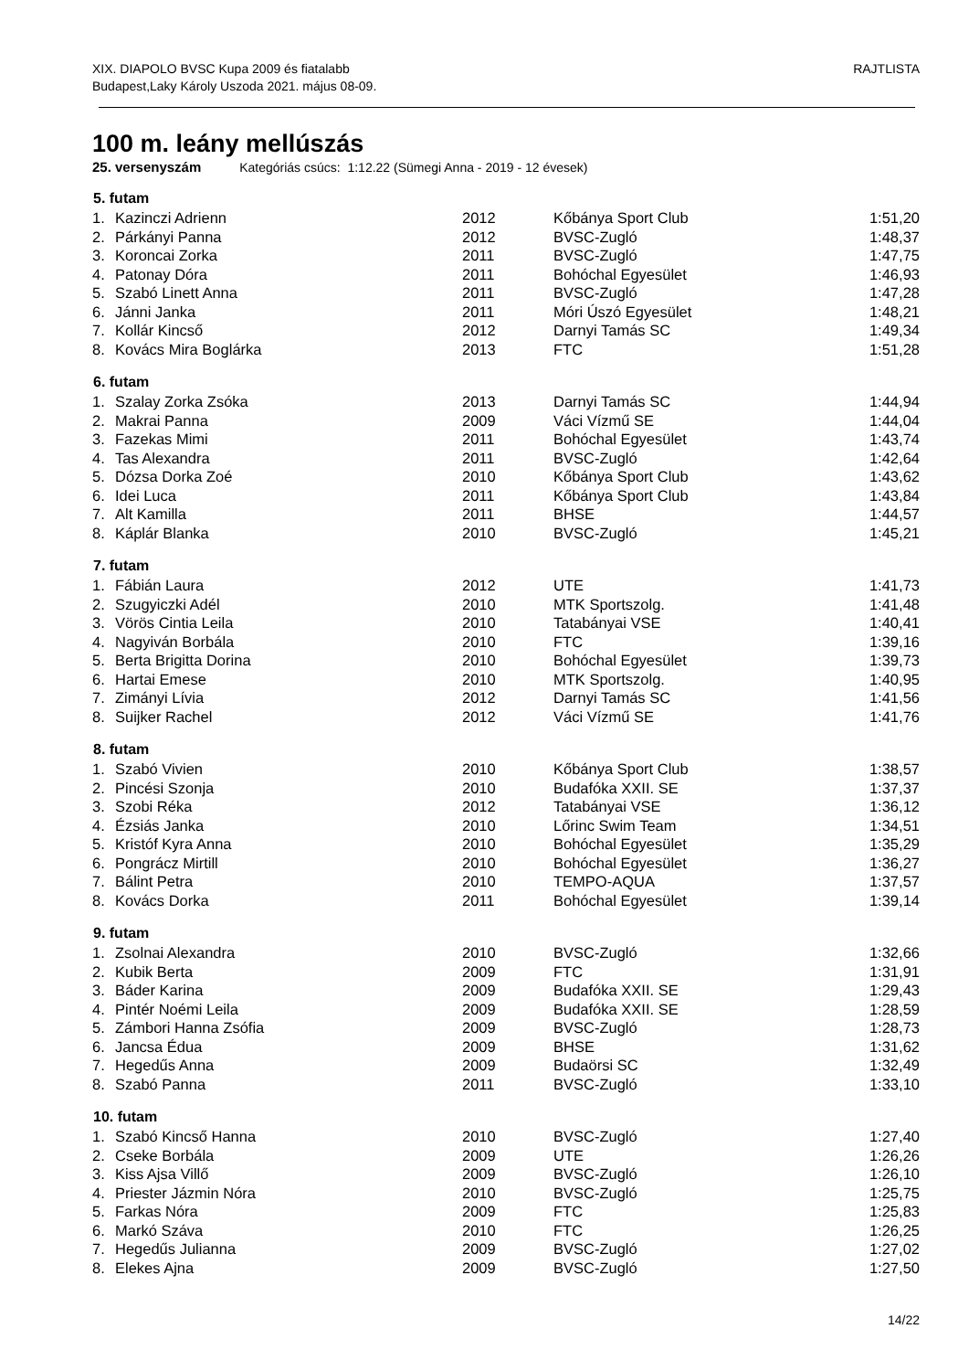RAJTLISTA XIX. DIAPOLO BVSC Kupa 2009 és fiatalabb
Budapest,Laky Károly Uszoda 2021. május 08-09.
100 m. leány mellúszás
25. versenyszám Kategóriás csúcs: 1:12.22 (Sümegi Anna - 2019 - 12 évesek)
| 5. futam | | | | |
| --- | --- | --- | --- | --- |
| 1. | Kazinczi Adrienn | 2012 | Kőbánya Sport Club | 1:51,20 |
| 2. | Párkányi Panna | 2012 | BVSC-Zugló | 1:48,37 |
| 3. | Koroncai Zorka | 2011 | BVSC-Zugló | 1:47,75 |
| 4. | Patonay Dóra | 2011 | Bohóchal Egyesület | 1:46,93 |
| 5. | Szabó Linett Anna | 2011 | BVSC-Zugló | 1:47,28 |
| 6. | Jánni Janka | 2011 | Móri Úszó Egyesület | 1:48,21 |
| 7. | Kollár Kincső | 2012 | Darnyi Tamás SC | 1:49,34 |
| 8. | Kovács Mira Boglárka | 2013 | FTC | 1:51,28 |
| 6. futam | | | | |
| 1. | Szalay Zorka Zsóka | 2013 | Darnyi Tamás SC | 1:44,94 |
| 2. | Makrai Panna | 2009 | Váci Vízmű SE | 1:44,04 |
| 3. | Fazekas Mimi | 2011 | Bohóchal Egyesület | 1:43,74 |
| 4. | Tas Alexandra | 2011 | BVSC-Zugló | 1:42,64 |
| 5. | Dózsa Dorka Zoé | 2010 | Kőbánya Sport Club | 1:43,62 |
| 6. | Idei Luca | 2011 | Kőbánya Sport Club | 1:43,84 |
| 7. | Alt Kamilla | 2011 | BHSE | 1:44,57 |
| 8. | Káplár Blanka | 2010 | BVSC-Zugló | 1:45,21 |
| 7. futam | | | | |
| 1. | Fábián Laura | 2012 | UTE | 1:41,73 |
| 2. | Szugyiczki Adél | 2010 | MTK Sportszolg. | 1:41,48 |
| 3. | Vörös Cintia Leila | 2010 | Tatabányai VSE | 1:40,41 |
| 4. | Nagyiván Borbála | 2010 | FTC | 1:39,16 |
| 5. | Berta Brigitta Dorina | 2010 | Bohóchal Egyesület | 1:39,73 |
| 6. | Hartai Emese | 2010 | MTK Sportszolg. | 1:40,95 |
| 7. | Zimányi Lívia | 2012 | Darnyi Tamás SC | 1:41,56 |
| 8. | Suijker Rachel | 2012 | Váci Vízmű SE | 1:41,76 |
| 8. futam | | | | |
| 1. | Szabó Vivien | 2010 | Kőbánya Sport Club | 1:38,57 |
| 2. | Pincési Szonja | 2010 | Budafóka XXII. SE | 1:37,37 |
| 3. | Szobi Réka | 2012 | Tatabányai VSE | 1:36,12 |
| 4. | Ézsiás Janka | 2010 | Lőrinc Swim Team | 1:34,51 |
| 5. | Kristóf Kyra Anna | 2010 | Bohóchal Egyesület | 1:35,29 |
| 6. | Pongrácz Mirtill | 2010 | Bohóchal Egyesület | 1:36,27 |
| 7. | Bálint Petra | 2010 | TEMPO-AQUA | 1:37,57 |
| 8. | Kovács Dorka | 2011 | Bohóchal Egyesület | 1:39,14 |
| 9. futam | | | | |
| 1. | Zsolnai Alexandra | 2010 | BVSC-Zugló | 1:32,66 |
| 2. | Kubik Berta | 2009 | FTC | 1:31,91 |
| 3. | Báder Karina | 2009 | Budafóka XXII. SE | 1:29,43 |
| 4. | Pintér Noémi Leila | 2009 | Budafóka XXII. SE | 1:28,59 |
| 5. | Zámbori Hanna Zsófia | 2009 | BVSC-Zugló | 1:28,73 |
| 6. | Jancsa Édua | 2009 | BHSE | 1:31,62 |
| 7. | Hegedűs Anna | 2009 | Budaörsi SC | 1:32,49 |
| 8. | Szabó Panna | 2011 | BVSC-Zugló | 1:33,10 |
| 10. futam | | | | |
| 1. | Szabó Kincső Hanna | 2010 | BVSC-Zugló | 1:27,40 |
| 2. | Cseke Borbála | 2009 | UTE | 1:26,26 |
| 3. | Kiss Ajsa Villő | 2009 | BVSC-Zugló | 1:26,10 |
| 4. | Priester Jázmin Nóra | 2010 | BVSC-Zugló | 1:25,75 |
| 5. | Farkas Nóra | 2009 | FTC | 1:25,83 |
| 6. | Markó Száva | 2010 | FTC | 1:26,25 |
| 7. | Hegedűs Julianna | 2009 | BVSC-Zugló | 1:27,02 |
| 8. | Elekes Ajna | 2009 | BVSC-Zugló | 1:27,50 |
14/22